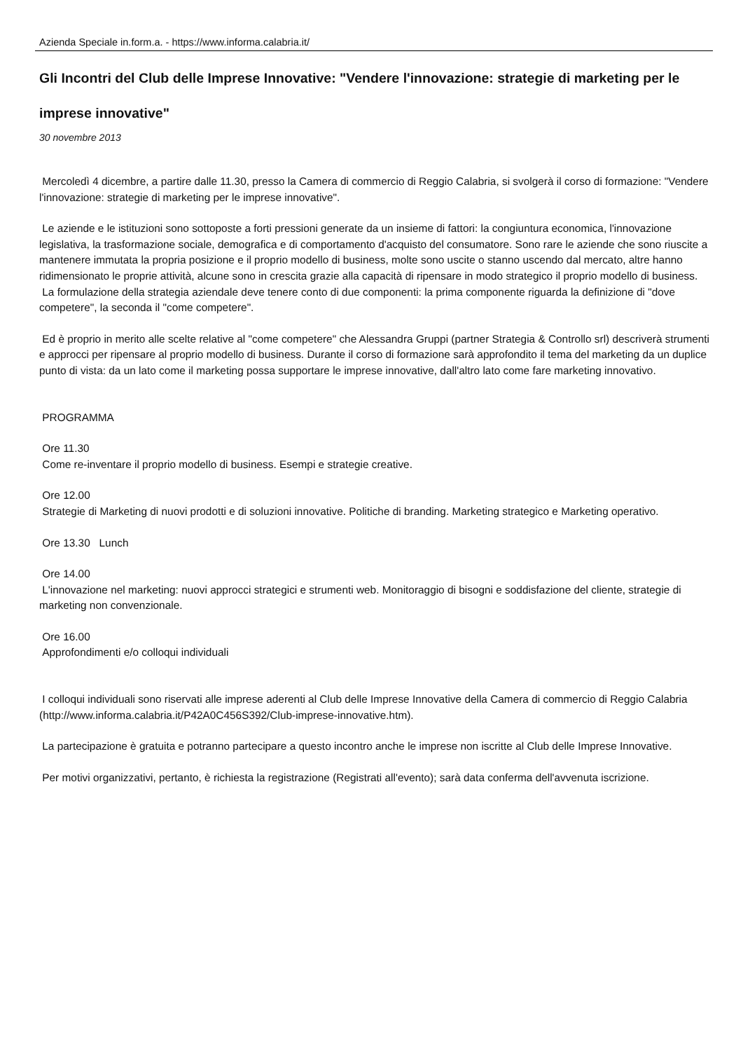Azienda Speciale in.form.a. - https://www.informa.calabria.it/
Gli Incontri del Club delle Imprese Innovative: "Vendere l'innovazione: strategie di marketing per le imprese innovative"
30 novembre 2013
Mercoledì 4 dicembre, a partire dalle 11.30, presso la Camera di commercio di Reggio Calabria, si svolgerà il corso di formazione: "Vendere l'innovazione: strategie di marketing per le imprese innovative".
Le aziende e le istituzioni sono sottoposte a forti pressioni generate da un insieme di fattori: la congiuntura economica, l'innovazione legislativa, la trasformazione sociale, demografica e di comportamento d'acquisto del consumatore. Sono rare le aziende che sono riuscite a mantenere immutata la propria posizione e il proprio modello di business, molte sono uscite o stanno uscendo dal mercato, altre hanno ridimensionato le proprie attività, alcune sono in crescita grazie alla capacità di ripensare in modo strategico il proprio modello di business.
La formulazione della strategia aziendale deve tenere conto di due componenti: la prima componente riguarda la definizione di "dove competere", la seconda il "come competere".
Ed è proprio in merito alle scelte relative al "come competere" che Alessandra Gruppi (partner Strategia & Controllo srl) descriverà strumenti e approcci per ripensare al proprio modello di business. Durante il corso di formazione sarà approfondito il tema del marketing da un duplice punto di vista: da un lato come il marketing possa supportare le imprese innovative, dall'altro lato come fare marketing innovativo.
PROGRAMMA
Ore 11.30
Come re-inventare il proprio modello di business. Esempi e strategie creative.
Ore 12.00
Strategie di Marketing di nuovi prodotti e di soluzioni innovative. Politiche di branding. Marketing strategico e Marketing operativo.
Ore 13.30 Lunch
Ore 14.00
L'innovazione nel marketing: nuovi approcci strategici e strumenti web. Monitoraggio di bisogni e soddisfazione del cliente, strategie di marketing non convenzionale.
Ore 16.00
Approfondimenti e/o colloqui individuali
I colloqui individuali sono riservati alle imprese aderenti al Club delle Imprese Innovative della Camera di commercio di Reggio Calabria (http://www.informa.calabria.it/P42A0C456S392/Club-imprese-innovative.htm).
La partecipazione è gratuita e potranno partecipare a questo incontro anche le imprese non iscritte al Club delle Imprese Innovative.
Per motivi organizzativi, pertanto, è richiesta la registrazione (Registrati all'evento); sarà data conferma dell'avvenuta iscrizione.